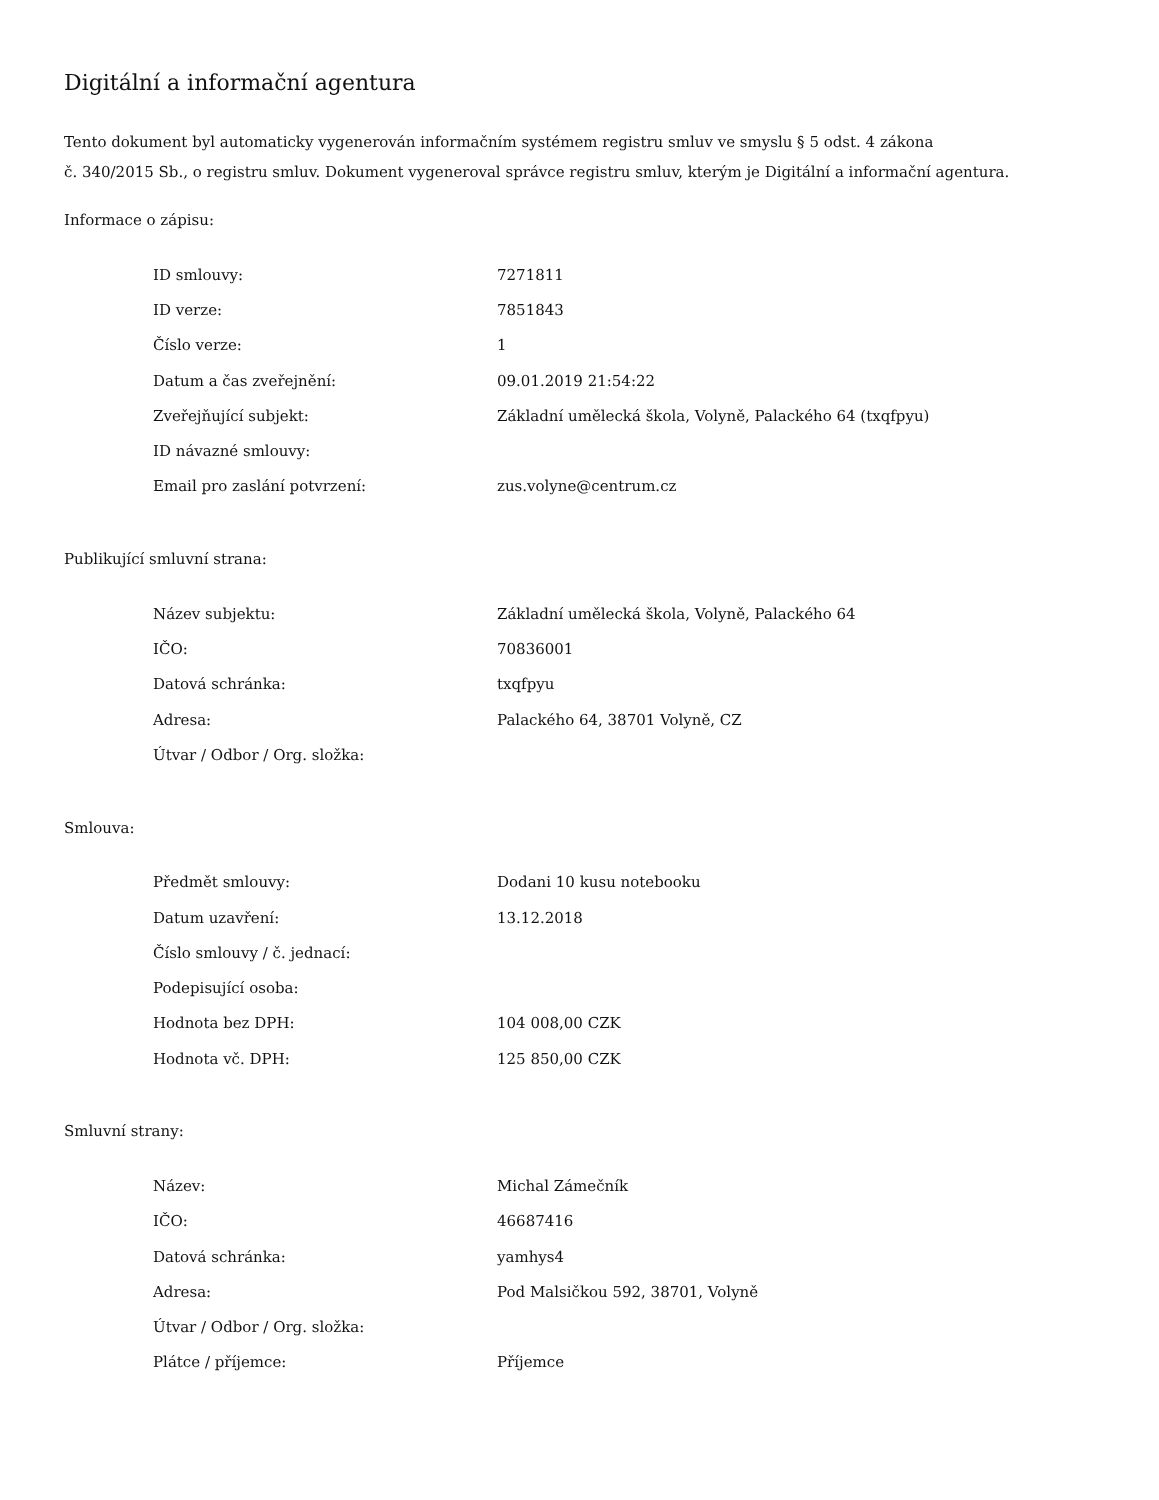Digitální a informační agentura
Tento dokument byl automaticky vygenerován informačním systémem registru smluv ve smyslu § 5 odst. 4 zákona
č. 340/2015 Sb., o registru smluv. Dokument vygeneroval správce registru smluv, kterým je Digitální a informační agentura.
Informace o zápisu:
| ID smlouvy: | 7271811 |
| ID verze: | 7851843 |
| Číslo verze: | 1 |
| Datum a čas zveřejnění: | 09.01.2019 21:54:22 |
| Zveřejňující subjekt: | Základní umělecká škola, Volyně, Palackého 64 (txqfpyu) |
| ID návazné smlouvy: | |
| Email pro zaslání potvrzení: | zus.volyne@centrum.cz |
Publikující smluvní strana:
| Název subjektu: | Základní umělecká škola, Volyně, Palackého 64 |
| IČO: | 70836001 |
| Datová schránka: | txqfpyu |
| Adresa: | Palackého 64, 38701 Volyně, CZ |
| Útvar / Odbor / Org. složka: | |
Smlouva:
| Předmět smlouvy: | Dodani 10 kusu notebooku |
| Datum uzavření: | 13.12.2018 |
| Číslo smlouvy / č. jednací: | |
| Podepisující osoba: | |
| Hodnota bez DPH: | 104 008,00 CZK |
| Hodnota vč. DPH: | 125 850,00 CZK |
Smluvní strany:
| Název: | Michal Zámečník |
| IČO: | 46687416 |
| Datová schránka: | yamhys4 |
| Adresa: | Pod Malsičkou 592, 38701, Volyně |
| Útvar / Odbor / Org. složka: | |
| Plátce / příjemce: | Příjemce |